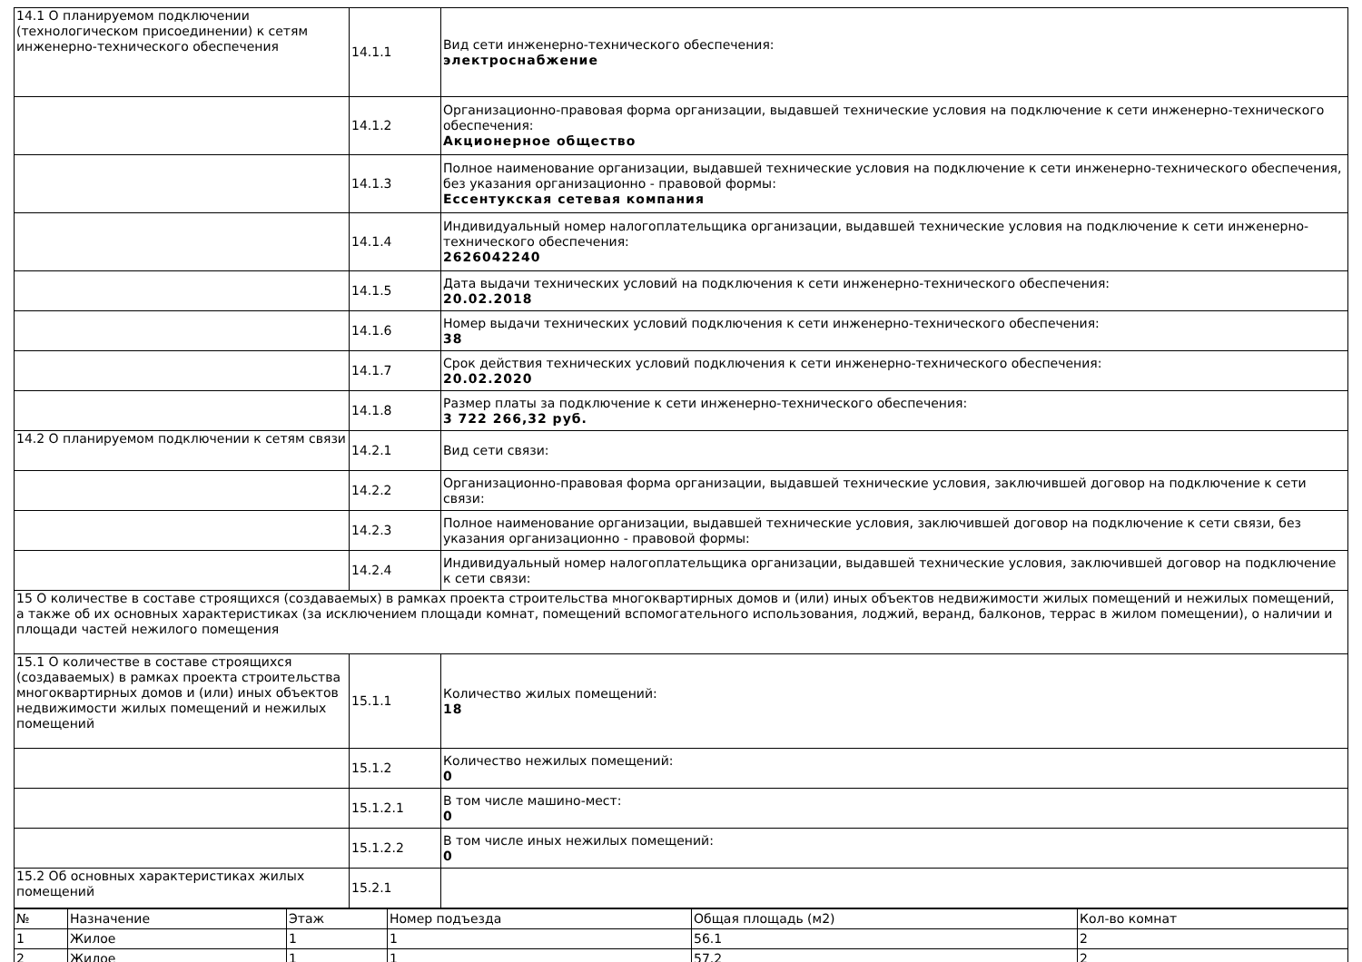| 14.1 О планируемом подключении (технологическом присоединении) к сетям инженерно-технического обеспечения | 14.1.1 | Вид сети инженерно-технического обеспечения: электроснабжение |
| | 14.1.2 | Организационно-правовая форма организации, выдавшей технические условия на подключение к сети инженерно-технического обеспечения: Акционерное общество |
| | 14.1.3 | Полное наименование организации, выдавшей технические условия на подключение к сети инженерно-технического обеспечения, без указания организационно - правовой формы: Ессентукская сетевая компания |
| | 14.1.4 | Индивидуальный номер налогоплательщика организации, выдавшей технические условия на подключение к сети инженерно-технического обеспечения: 2626042240 |
| | 14.1.5 | Дата выдачи технических условий на подключения к сети инженерно-технического обеспечения: 20.02.2018 |
| | 14.1.6 | Номер выдачи технических условий подключения к сети инженерно-технического обеспечения: 38 |
| | 14.1.7 | Срок действия технических условий подключения к сети инженерно-технического обеспечения: 20.02.2020 |
| | 14.1.8 | Размер платы за подключение к сети инженерно-технического обеспечения: 3 722 266,32 руб. |
| 14.2 О планируемом подключении к сетям связи | 14.2.1 | Вид сети связи: |
| | 14.2.2 | Организационно-правовая форма организации, выдавшей технические условия, заключившей договор на подключение к сети связи: |
| | 14.2.3 | Полное наименование организации, выдавшей технические условия, заключившей договор на подключение к сети связи, без указания организационно - правовой формы: |
| | 14.2.4 | Индивидуальный номер налогоплательщика организации, выдавшей технические условия, заключившей договор на подключение к сети связи: |
| 15 О количестве в составе строящихся (создаваемых) в рамках проекта строительства многоквартирных домов и (или) иных объектов недвижимости жилых помещений и нежилых помещений, а также об их основных характеристиках (за исключением площади комнат, помещений вспомогательного использования, лоджий, веранд, балконов, террас в жилом помещении), о наличии и площади частей нежилого помещения | | |
| 15.1 О количестве в составе строящихся (создаваемых) в рамках проекта строительства многоквартирных домов и (или) иных объектов недвижимости жилых помещений и нежилых помещений | 15.1.1 | Количество жилых помещений: 18 |
| | 15.1.2 | Количество нежилых помещений: 0 |
| | 15.1.2.1 | В том числе машино-мест: 0 |
| | 15.1.2.2 | В том числе иных нежилых помещений: 0 |
| 15.2 Об основных характеристиках жилых помещений | 15.2.1 | |
| № | Назначение | Этаж | Номер подъезда | Общая площадь (м2) | Кол-во комнат |
| 1 | Жилое | 1 | 1 | 56.1 | 2 |
| 2 | Жилое | 1 | 1 | 57.2 | 2 |